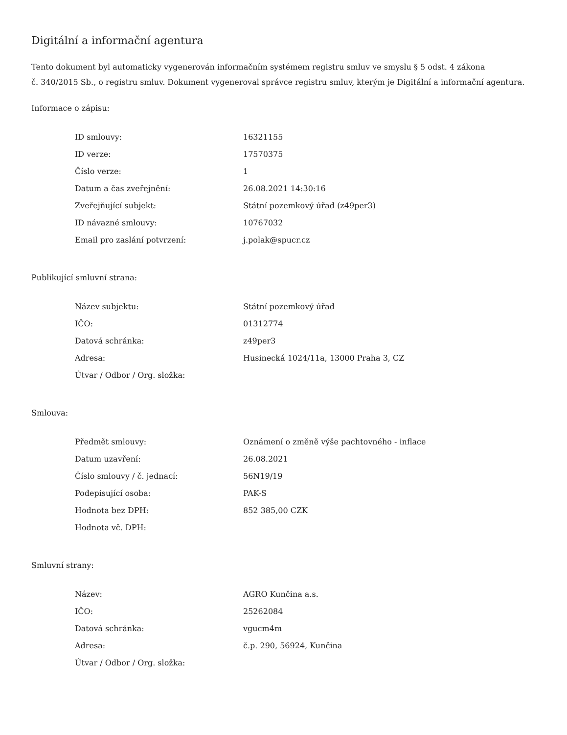Digitální a informační agentura
Tento dokument byl automaticky vygenerován informačním systémem registru smluv ve smyslu § 5 odst. 4 zákona
č. 340/2015 Sb., o registru smluv. Dokument vygeneroval správce registru smluv, kterým je Digitální a informační agentura.
Informace o zápisu:
| ID smlouvy: | 16321155 |
| ID verze: | 17570375 |
| Číslo verze: | 1 |
| Datum a čas zveřejnění: | 26.08.2021 14:30:16 |
| Zveřejňující subjekt: | Státní pozemkový úřad (z49per3) |
| ID návazné smlouvy: | 10767032 |
| Email pro zaslání potvrzení: | j.polak@spucr.cz |
Publikující smluvní strana:
| Název subjektu: | Státní pozemkový úřad |
| IČO: | 01312774 |
| Datová schránka: | z49per3 |
| Adresa: | Husinecká 1024/11a, 13000 Praha 3, CZ |
| Útvar / Odbor / Org. složka: | |
Smlouva:
| Předmět smlouvy: | Oznámení o změně výše pachtovného - inflace |
| Datum uzavření: | 26.08.2021 |
| Číslo smlouvy / č. jednací: | 56N19/19 |
| Podepisující osoba: | PAK-S |
| Hodnota bez DPH: | 852 385,00 CZK |
| Hodnota vč. DPH: | |
Smluvní strany:
| Název: | AGRO Kunčina a.s. |
| IČO: | 25262084 |
| Datová schránka: | vgucm4m |
| Adresa: | č.p. 290, 56924, Kunčina |
| Útvar / Odbor / Org. složka: | |